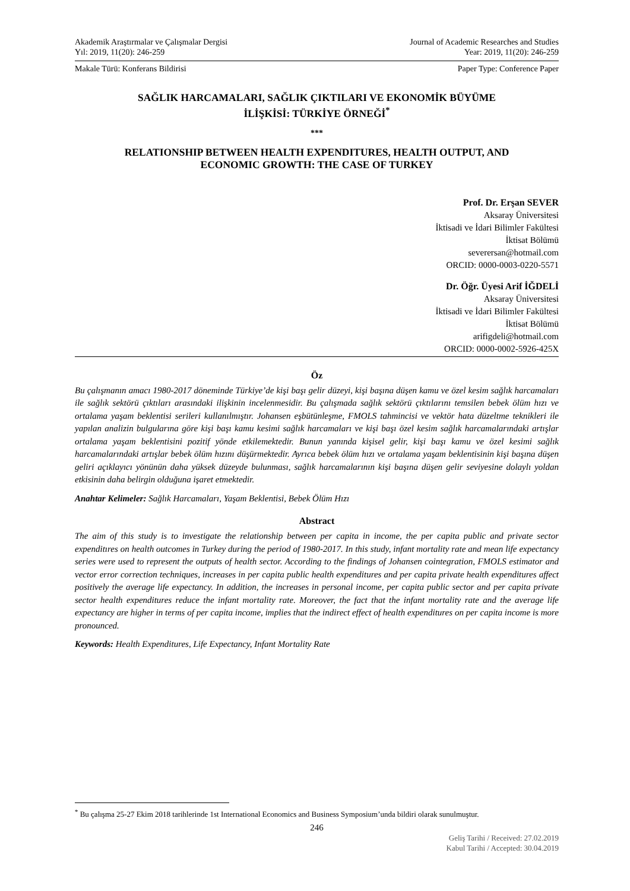Akademik Araştırmalar ve Çalışmalar Dergisi Journal of Academic Researches and Studies
Yıl: 2019, 11(20): 246-259 Year: 2019, 11(20): 246-259
Makale Türü: Konferans Bildirisi Paper Type: Conference Paper
SAĞLIK HARCAMALARI, SAĞLIK ÇIKTILARI VE EKONOMİK BÜYÜME
İLİŞKİSİ: TÜRKİYE ÖRNEĞİ<sup>*</sup>
***
RELATIONSHIP BETWEEN HEALTH EXPENDITURES, HEALTH OUTPUT, AND
ECONOMIC GROWTH: THE CASE OF TURKEY
Prof. Dr. Erşan SEVER
Aksaray Üniversitesi
İktisadi ve İdari Bilimler Fakültesi
İktisat Bölümü
severersan@hotmail.com
ORCID: 0000-0003-0220-5571
Dr. Öğr. Üyesi Arif İĞDELİ
Aksaray Üniversitesi
İktisadi ve İdari Bilimler Fakültesi
İktisat Bölümü
arifigdeli@hotmail.com
ORCID: 0000-0002-5926-425X
Öz
Bu çalışmanın amacı 1980-2017 döneminde Türkiye’de kişi başı gelir düzeyi, kişi başına düşen kamu ve özel kesim sağlık harcamaları ile sağlık sektörü çıktıları arasındaki ilişkinin incelenmesidir. Bu çalışmada sağlık sektörü çıktılarını temsilen bebek ölüm hızı ve ortalama yaşam beklentisi serileri kullanılmıştır. Johansen eşbütünleşme, FMOLS tahmincisi ve vektör hata düzeltme teknikleri ile yapılan analizin bulgularına göre kişi başı kamu kesimi sağlık harcamaları ve kişi başı özel kesim sağlık harcamalarındaki artışlar ortalama yaşam beklentisini pozitif yönde etkilemektedir. Bunun yanında kişisel gelir, kişi başı kamu ve özel kesimi sağlık harcamalarındaki artışlar bebek ölüm hızını düşürmektedir. Ayrıca bebek ölüm hızı ve ortalama yaşam beklentisinin kişi başına düşen geliri açıklayıcı yönünün daha yüksek düzeyde bulunması, sağlık harcamalarının kişi başına düşen gelir seviyesine dolaylı yoldan etkisinin daha belirgin olduğuna işaret etmektedir.
Anahtar Kelimeler: Sağlık Harcamaları, Yaşam Beklentisi, Bebek Ölüm Hızı
Abstract
The aim of this study is to investigate the relationship between per capita in income, the per capita public and private sector expenditıres on health outcomes in Turkey during the period of 1980-2017. In this study, infant mortality rate and mean life expectancy series were used to represent the outputs of health sector. According to the findings of Johansen cointegration, FMOLS estimator and vector error correction techniques, increases in per capita public health expenditures and per capita private health expenditures affect positively the average life expectancy. In addition, the increases in personal income, per capita public sector and per capita private sector health expenditures reduce the infant mortality rate. Moreover, the fact that the infant mortality rate and the average life expectancy are higher in terms of per capita income, implies that the indirect effect of health expenditures on per capita income is more pronounced.
Keywords: Health Expenditures, Life Expectancy, Infant Mortality Rate
<sup>*</sup> Bu çalışma 25-27 Ekim 2018 tarihlerinde 1st International Economics and Business Symposium’unda bildiri olarak sunulmuştur.
246
Geliş Tarihi / Received: 27.02.2019
Kabul Tarihi / Accepted: 30.04.2019